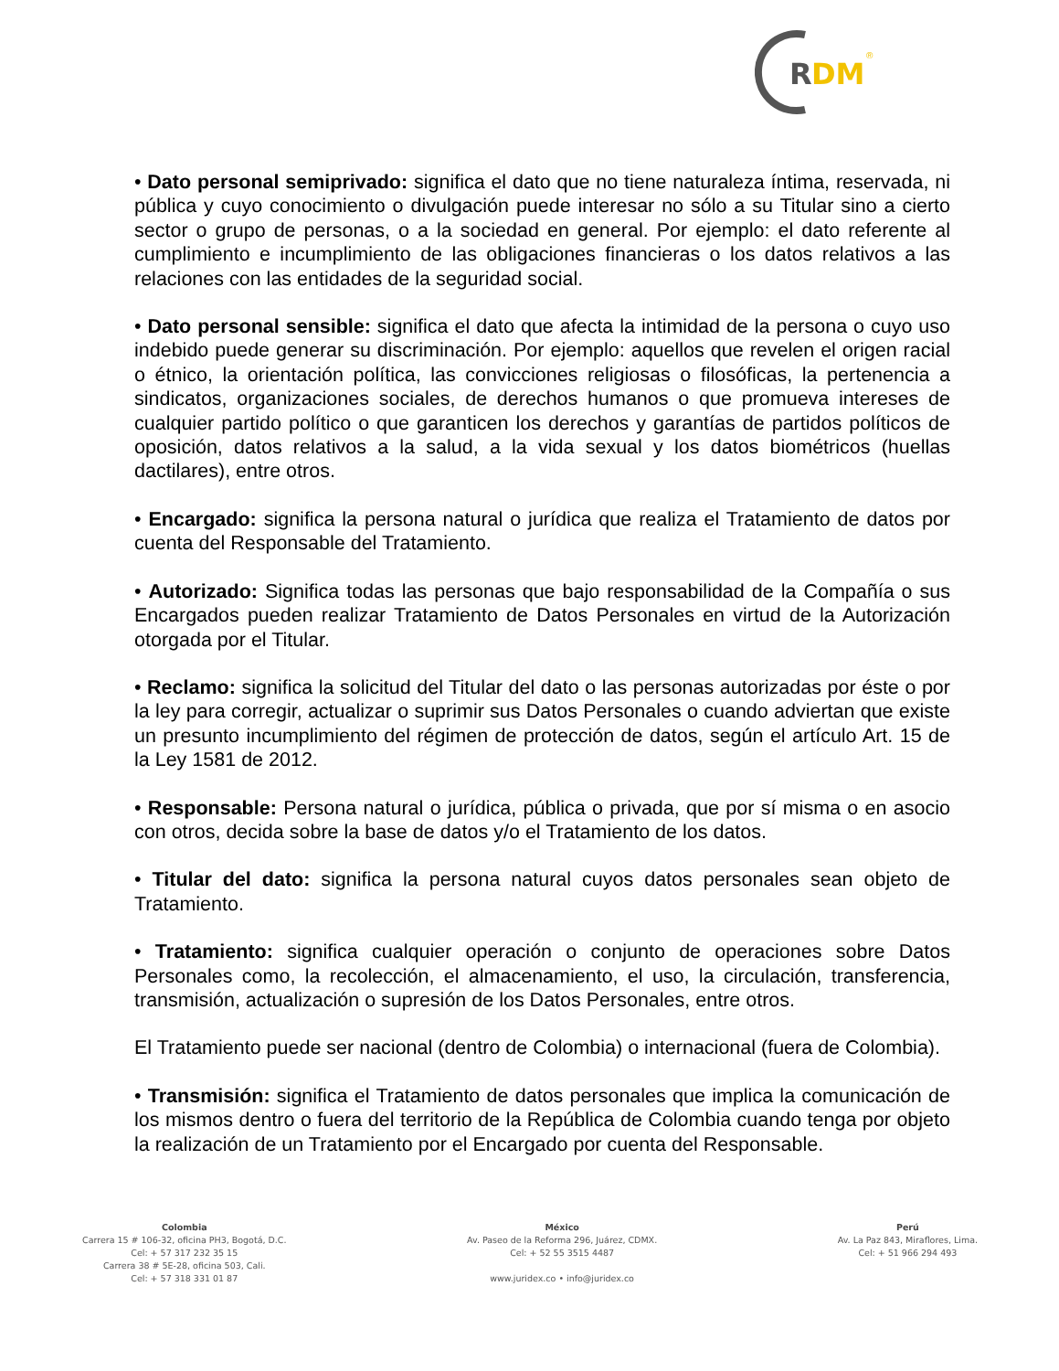R
DM
®
• Dato personal semiprivado: significa el dato que no tiene naturaleza íntima, reservada, ni pública y cuyo conocimiento o divulgación puede interesar no sólo a su Titular sino a cierto sector o grupo de personas, o a la sociedad en general. Por ejemplo: el dato referente al cumplimiento e incumplimiento de las obligaciones financieras o los datos relativos a las relaciones con las entidades de la seguridad social.
• Dato personal sensible: significa el dato que afecta la intimidad de la persona o cuyo uso indebido puede generar su discriminación. Por ejemplo: aquellos que revelen el origen racial o étnico, la orientación política, las convicciones religiosas o filosóficas, la pertenencia a sindicatos, organizaciones sociales, de derechos humanos o que promueva intereses de cualquier partido político o que garanticen los derechos y garantías de partidos políticos de oposición, datos relativos a la salud, a la vida sexual y los datos biométricos (huellas dactilares), entre otros.
• Encargado: significa la persona natural o jurídica que realiza el Tratamiento de datos por cuenta del Responsable del Tratamiento.
• Autorizado: Significa todas las personas que bajo responsabilidad de la Compañía o sus Encargados pueden realizar Tratamiento de Datos Personales en virtud de la Autorización otorgada por el Titular.
• Reclamo: significa la solicitud del Titular del dato o las personas autorizadas por éste o por la ley para corregir, actualizar o suprimir sus Datos Personales o cuando adviertan que existe un presunto incumplimiento del régimen de protección de datos, según el artículo Art. 15 de la Ley 1581 de 2012.
• Responsable: Persona natural o jurídica, pública o privada, que por sí misma o en asocio con otros, decida sobre la base de datos y/o el Tratamiento de los datos.
• Titular del dato: significa la persona natural cuyos datos personales sean objeto de Tratamiento.
• Tratamiento: significa cualquier operación o conjunto de operaciones sobre Datos Personales como, la recolección, el almacenamiento, el uso, la circulación, transferencia, transmisión, actualización o supresión de los Datos Personales, entre otros.
El Tratamiento puede ser nacional (dentro de Colombia) o internacional (fuera de Colombia).
• Transmisión: significa el Tratamiento de datos personales que implica la comunicación de los mismos dentro o fuera del territorio de la República de Colombia cuando tenga por objeto la realización de un Tratamiento por el Encargado por cuenta del Responsable.
Colombia
Carrera 15 # 106-32, oficina PH3, Bogotá, D.C.
Cel: + 57 317 232 35 15
Carrera 38 # 5E-28, oficina 503, Cali.
Cel: + 57 318 331 01 87
México
Av. Paseo de la Reforma 296, Juárez, CDMX.
Cel: + 52 55 3515 4487
www.juridex.co • info@juridex.co
Perú
Av. La Paz 843, Miraflores, Lima.
Cel: + 51 966 294 493